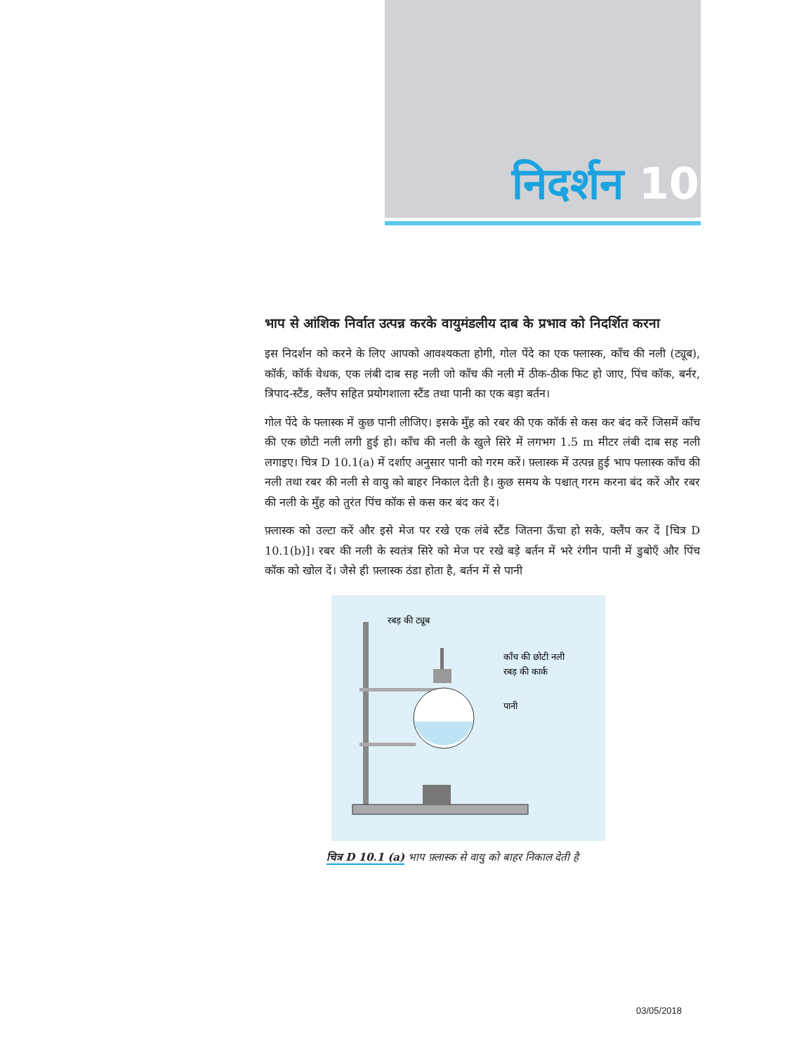निदर्शन 10
भाप से आंशिक निर्वात उत्पन्न करके वायुमंडलीय दाब के प्रभाव को निदर्शित करना
इस निदर्शन को करने के लिए आपको आवश्यकता होगी, गोल पेंदे का एक फ्लास्क, काँच की नली (ट्यूब), कॉर्क, कॉर्क वेधक, एक लंबी दाब सह नली जो काँच की नली में ठीक-ठीक फिट हो जाए, पिंच कॉक, बर्नर, त्रिपाद-स्टैंड, क्लैंप सहित प्रयोगशाला स्टैंड तथा पानी का एक बड़ा बर्तन।
गोल पेंदे के फ्लास्क में कुछ पानी लीजिए। इसके मुँह को रबर की एक कॉर्क से कस कर बंद करें जिसमें काँच की एक छोटी नली लगी हुई हो। काँच की नली के खुले सिरे में लगभग 1.5 m मीटर लंबी दाब सह नली लगाइए। चित्र D 10.1(a) में दर्शाए अनुसार पानी को गरम करें। फ़्लास्क में उत्पन्न हुई भाप फ्लास्क काँच की नली तथा रबर की नली से वायु को बाहर निकाल देती है। कुछ समय के पश्चात् गरम करना बंद करें और रबर की नली के मुँह को तुरंत पिंच कॉक से कस कर बंद कर दें।
फ़्लास्क को उल्टा करें और इसे मेज पर रखे एक लंबे स्टैंड जितना ऊँचा हो सके, क्लैंप कर दें [चित्र D 10.1(b)]। रबर की नली के स्वतंत्र सिरे को मेज पर रखे बड़े बर्तन में भरे रंगीन पानी में डुबोएँ और पिंच कॉक को खोल दें। जैसे ही फ़्लास्क ठंडा होता है, बर्तन में से पानी
रबड़ की ट्यूब
काँच की छोटी नली
रबड़ की कार्क
पानी
चित्र D 10.1 (a) भाप फ़्लास्क से वायु को बाहर निकाल देती है
03/05/2018